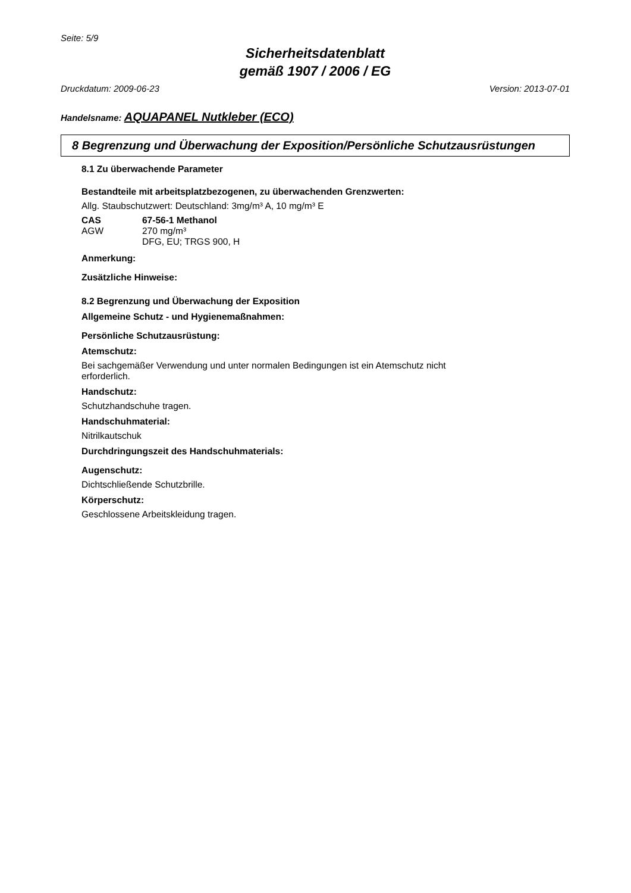Seite: 5/9
Sicherheitsdatenblatt
gemäß 1907 / 2006 / EG
Druckdatum: 2009-06-23 Version: 2013-07-01
Handelsname: AQUAPANEL Nutkleber (ECO)
8 Begrenzung und Überwachung der Exposition/Persönliche Schutzausrüstungen
8.1 Zu überwachende Parameter
Bestandteile mit arbeitsplatzbezogenen, zu überwachenden Grenzwerten:
Allg. Staubschutzwert: Deutschland: 3mg/m³ A, 10 mg/m³ E
| CAS | 67-56-1 Methanol |
| AGW | 270 mg/m³ DFG, EU; TRGS 900, H |
Anmerkung:
Zusätzliche Hinweise:
8.2 Begrenzung und Überwachung der Exposition
Allgemeine Schutz - und Hygienemaßnahmen:
Persönliche Schutzausrüstung:
Atemschutz:
Bei sachgemäßer Verwendung und unter normalen Bedingungen ist ein Atemschutz nicht
erforderlich.
Handschutz:
Schutzhandschuhe tragen.
Handschuhmaterial:
Nitrilkautschuk
Durchdringungszeit des Handschuhmaterials:
Augenschutz:
Dichtschließende Schutzbrille.
Körperschutz:
Geschlossene Arbeitskleidung tragen.